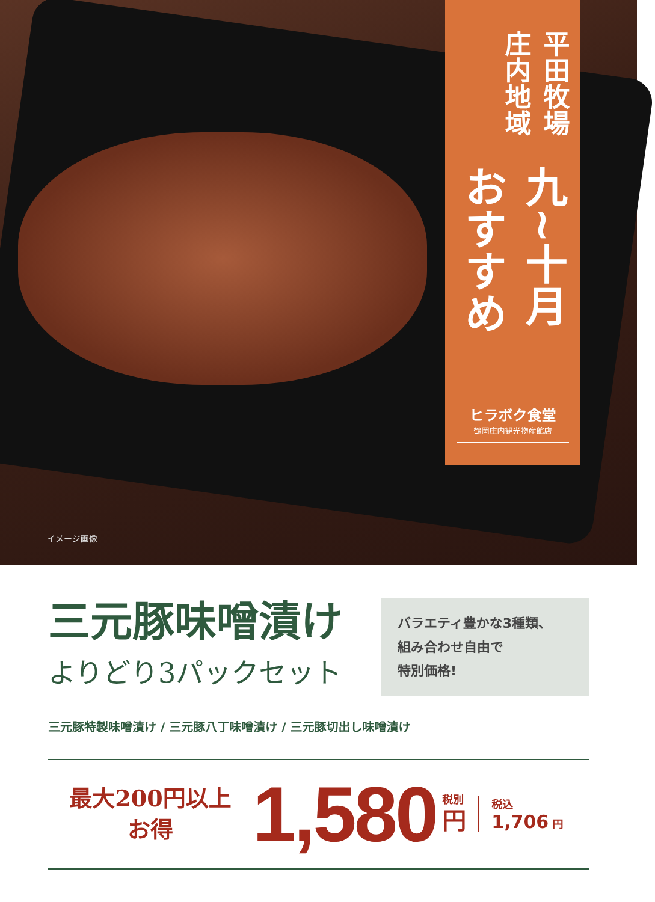平田牧場庄内地域 九~十月おすすめ
ヒラボク食堂
鶴岡庄内観光物産館店
イメージ画像
三元豚味噌漬け
よりどり3パックセット
バラエティ豊かな3種類、
組み合わせ自由で
特別価格!
三元豚特製味噌漬け / 三元豚八丁味噌漬け / 三元豚切出し味噌漬け
最大200円以上
お得
1,580
税別
円
税込
1,706 円